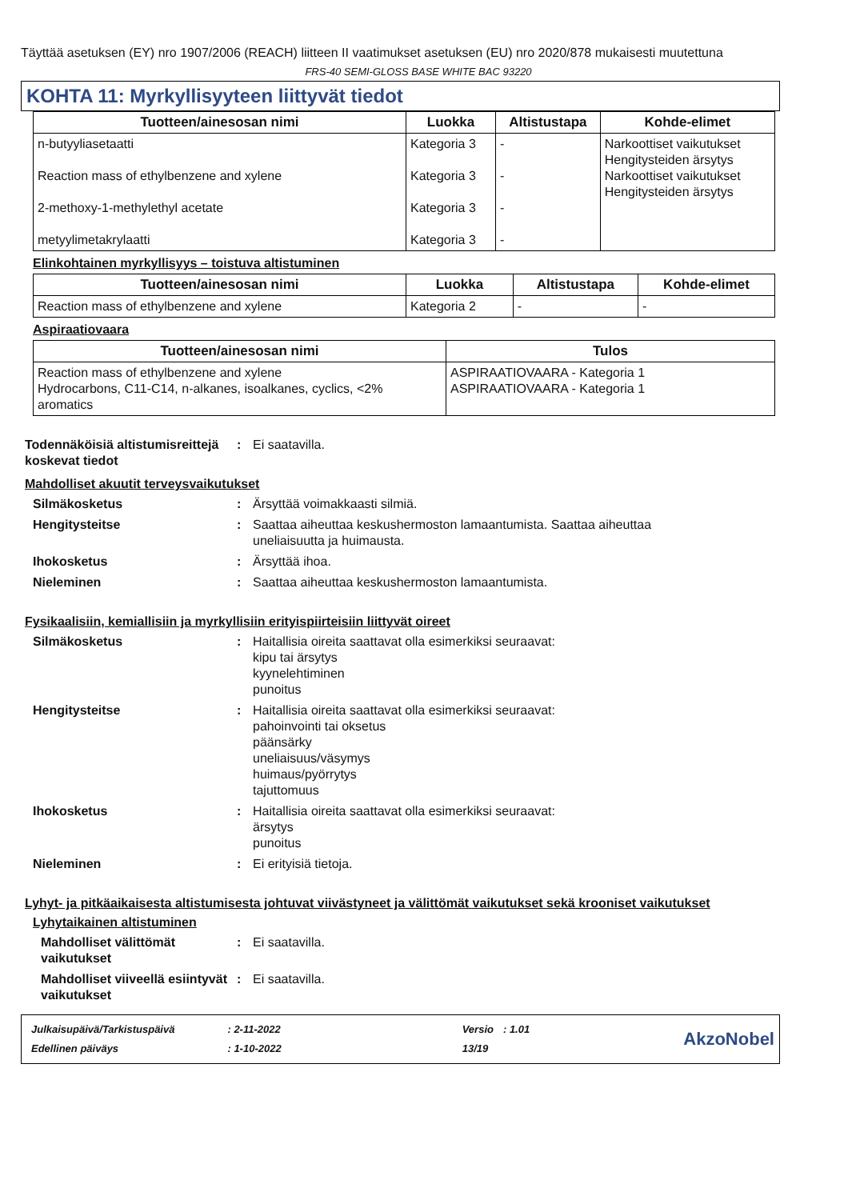Täyttää asetuksen (EY) nro 1907/2006 (REACH) liitteen II vaatimukset asetuksen (EU) nro 2020/878 mukaisesti muutettuna
FRS-40 SEMI-GLOSS BASE WHITE BAC 93220
KOHTA 11: Myrkyllisyyteen liittyvät tiedot
| Tuotteen/ainesosan nimi | Luokka | Altistustapa | Kohde-elimet |
| --- | --- | --- | --- |
| n-butyyliasetaatti Reaction mass of ethylbenzene and xylene 2-methoxy-1-methylethyl acetate metyylimetakrylaatti | Kategoria 3 Kategoria 3 Kategoria 3 Kategoria 3 | - - - - | Narkoottiset vaikutukset Hengitysteiden ärsytys Narkoottiset vaikutukset Hengitysteiden ärsytys |
Elinkohtainen myrkyllisyys – toistuva altistuminen
| Tuotteen/ainesosan nimi | Luokka | Altistustapa | Kohde-elimet |
| --- | --- | --- | --- |
| Reaction mass of ethylbenzene and xylene | Kategoria 2 | - | - |
Aspiraatiovaara
| Tuotteen/ainesosan nimi | Tulos |
| --- | --- |
| Reaction mass of ethylbenzene and xylene Hydrocarbons, C11-C14, n-alkanes, isoalkanes, cyclics, <2% aromatics | ASPIRAATIOVAARA - Kategoria 1 ASPIRAATIOVAARA - Kategoria 1 |
Todennäköisiä altistumisreittejä koskevat tiedot
: Ei saatavilla.
Mahdolliset akuutit terveysvaikutukset
Silmäkosketus : Ärsyttää voimakkaasti silmiä.
Hengitysteitse : Saattaa aiheuttaa keskushermoston lamaantumista. Saattaa aiheuttaa
uneliaisuutta ja huimausta.
Ihokosketus : Ärsyttää ihoa.
Nieleminen : Saattaa aiheuttaa keskushermoston lamaantumista.
Fysikaalisiin, kemiallisiin ja myrkyllisiin erityispiirteisiin liittyvät oireet
Silmäkosketus : Haitallisia oireita saattavat olla esimerkiksi seuraavat:
kipu tai ärsytys
kyynelehtiminen
punoitus
Hengitysteitse : Haitallisia oireita saattavat olla esimerkiksi seuraavat:
pahoinvointi tai oksetus
päänsärky
uneliaisuus/väsymys
huimaus/pyörrytys
tajuttomuus
Ihokosketus : Haitallisia oireita saattavat olla esimerkiksi seuraavat:
ärsytys
punoitus
Nieleminen : Ei erityisiä tietoja.
Lyhyt- ja pitkäaikaisesta altistumisesta johtuvat viivästyneet ja välittömät vaikutukset sekä krooniset vaikutukset
Lyhytaikainen altistuminen
Mahdolliset välittömät vaikutukset
: Ei saatavilla.
Mahdolliset viiveellä esiintyvät vaikutukset
: Ei saatavilla.
| Julkaisupäivä/Tarkistuspäivä | : 2-11-2022 | Versio | : 1.01 |
| Edellinen päiväys | : 1-10-2022 | 13/19 | |
AkzoNobel